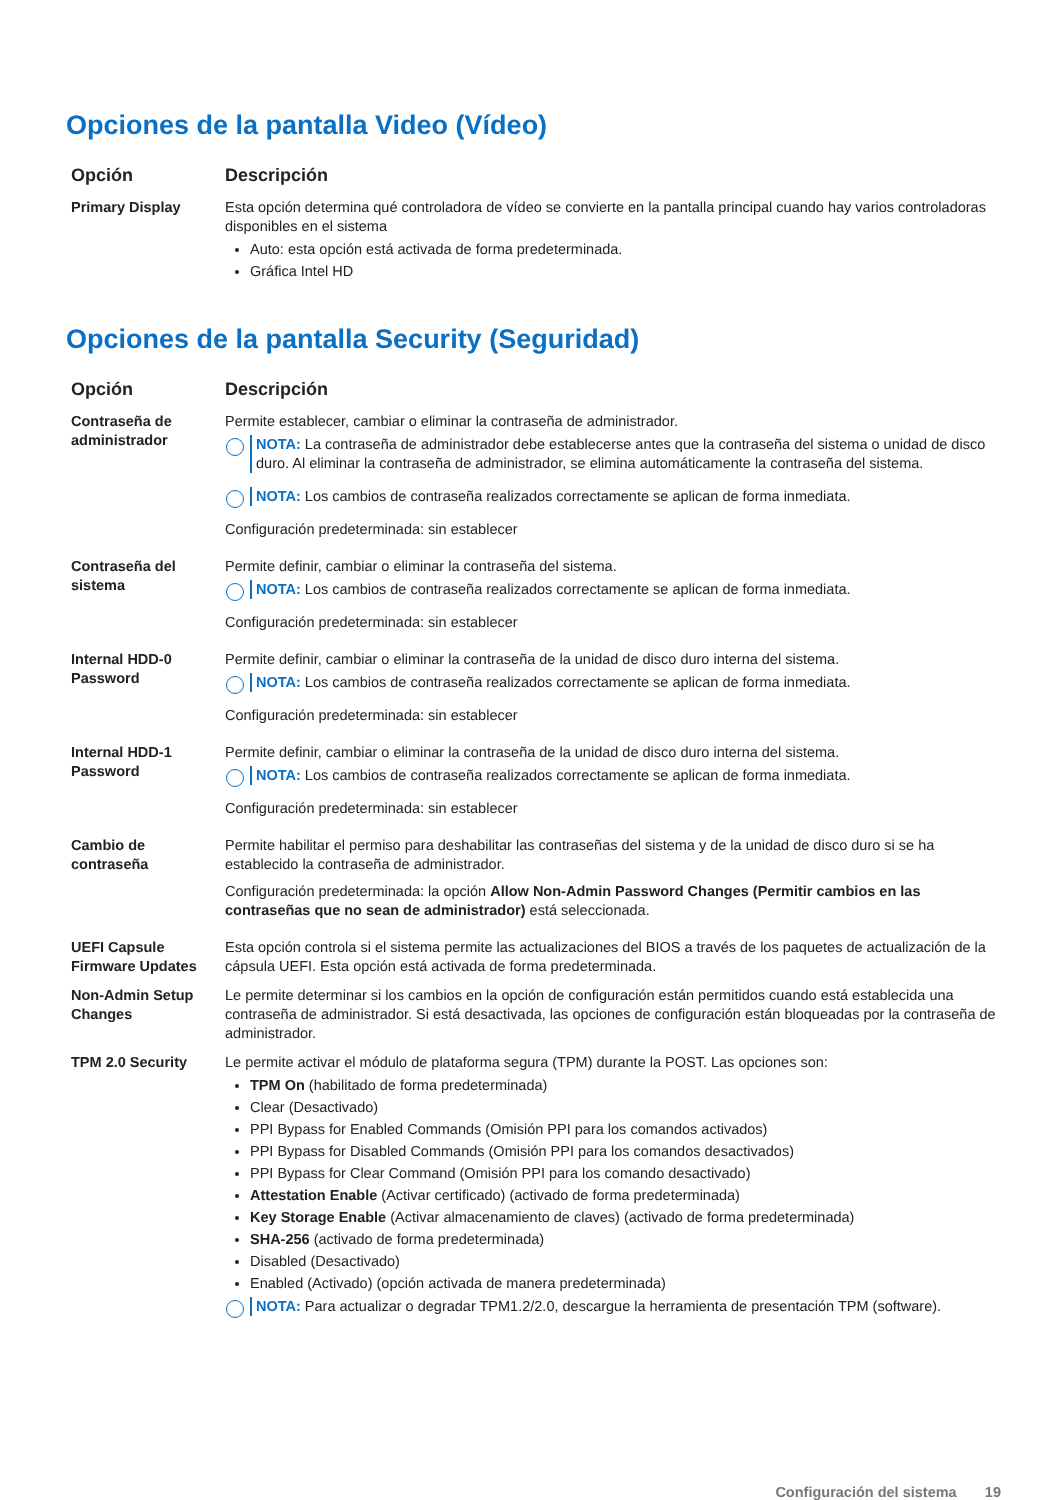Opciones de la pantalla Video (Vídeo)
| Opción | Descripción |
| --- | --- |
| Primary Display | Esta opción determina qué controladora de vídeo se convierte en la pantalla principal cuando hay varios controladoras disponibles en el sistema Auto: esta opción está activada de forma predeterminada. Gráfica Intel HD |
Opciones de la pantalla Security (Seguridad)
| Opción | Descripción |
| --- | --- |
| Contraseña de administrador | Permite establecer, cambiar o eliminar la contraseña de administrador. NOTA: La contraseña de administrador debe establecerse antes que la contraseña del sistema o unidad de disco duro. Al eliminar la contraseña de administrador, se elimina automáticamente la contraseña del sistema. NOTA: Los cambios de contraseña realizados correctamente se aplican de forma inmediata. Configuración predeterminada: sin establecer |
| Contraseña del sistema | Permite definir, cambiar o eliminar la contraseña del sistema. NOTA: Los cambios de contraseña realizados correctamente se aplican de forma inmediata. Configuración predeterminada: sin establecer |
| Internal HDD-0 Password | Permite definir, cambiar o eliminar la contraseña de la unidad de disco duro interna del sistema. NOTA: Los cambios de contraseña realizados correctamente se aplican de forma inmediata. Configuración predeterminada: sin establecer |
| Internal HDD-1 Password | Permite definir, cambiar o eliminar la contraseña de la unidad de disco duro interna del sistema. NOTA: Los cambios de contraseña realizados correctamente se aplican de forma inmediata. Configuración predeterminada: sin establecer |
| Cambio de contraseña | Permite habilitar el permiso para deshabilitar las contraseñas del sistema y de la unidad de disco duro si se ha establecido la contraseña de administrador. Configuración predeterminada: la opción Allow Non-Admin Password Changes (Permitir cambios en las contraseñas que no sean de administrador) está seleccionada. |
| UEFI Capsule Firmware Updates | Esta opción controla si el sistema permite las actualizaciones del BIOS a través de los paquetes de actualización de la cápsula UEFI. Esta opción está activada de forma predeterminada. |
| Non-Admin Setup Changes | Le permite determinar si los cambios en la opción de configuración están permitidos cuando está establecida una contraseña de administrador. Si está desactivada, las opciones de configuración están bloqueadas por la contraseña de administrador. |
| TPM 2.0 Security | Le permite activar el módulo de plataforma segura (TPM) durante la POST. Las opciones son: TPM On (habilitado de forma predeterminada) Clear (Desactivado) PPI Bypass for Enabled Commands (Omisión PPI para los comandos activados) PPI Bypass for Disabled Commands (Omisión PPI para los comandos desactivados) PPI Bypass for Clear Command (Omisión PPI para los comando desactivado) Attestation Enable (Activar certificado) (activado de forma predeterminada) Key Storage Enable (Activar almacenamiento de claves) (activado de forma predeterminada) SHA-256 (activado de forma predeterminada) Disabled (Desactivado) Enabled (Activado) (opción activada de manera predeterminada) NOTA: Para actualizar o degradar TPM1.2/2.0, descargue la herramienta de presentación TPM (software). |
Configuración del sistema 19